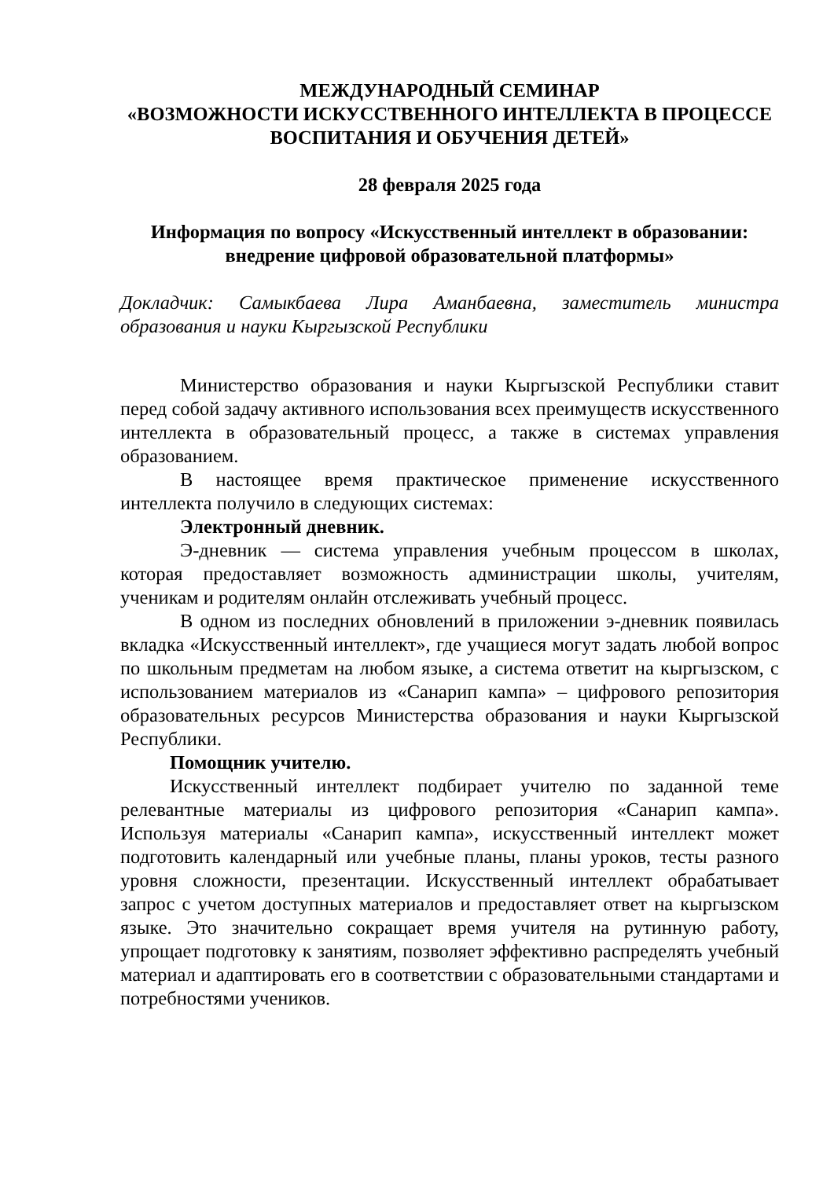МЕЖДУНАРОДНЫЙ СЕМИНАР
«ВОЗМОЖНОСТИ ИСКУССТВЕННОГО ИНТЕЛЛЕКТА В ПРОЦЕССЕ ВОСПИТАНИЯ И ОБУЧЕНИЯ ДЕТЕЙ»
28 февраля 2025 года
Информация по вопросу «Искусственный интеллект в образовании: внедрение цифровой образовательной платформы»
Докладчик: Самыкбаева Лира Аманбаевна, заместитель министра образования и науки Кыргызской Республики
Министерство образования и науки Кыргызской Республики ставит перед собой задачу активного использования всех преимуществ искусственного интеллекта в образовательный процесс, а также в системах управления образованием.
В настоящее время практическое применение искусственного интеллекта получило в следующих системах:
Электронный дневник.
Э-дневник — система управления учебным процессом в школах, которая предоставляет возможность администрации школы, учителям, ученикам и родителям онлайн отслеживать учебный процесс.
В одном из последних обновлений в приложении э-дневник появилась вкладка «Искусственный интеллект», где учащиеся могут задать любой вопрос по школьным предметам на любом языке, а система ответит на кыргызском, с использованием материалов из «Санарип кампа» – цифрового репозитория образовательных ресурсов Министерства образования и науки Кыргызской Республики.
Помощник учителю.
Искусственный интеллект подбирает учителю по заданной теме релевантные материалы из цифрового репозитория «Санарип кампа». Используя материалы «Санарип кампа», искусственный интеллект может подготовить календарный или учебные планы, планы уроков, тесты разного уровня сложности, презентации. Искусственный интеллект обрабатывает запрос с учетом доступных материалов и предоставляет ответ на кыргызском языке. Это значительно сокращает время учителя на рутинную работу, упрощает подготовку к занятиям, позволяет эффективно распределять учебный материал и адаптировать его в соответствии с образовательными стандартами и потребностями учеников.